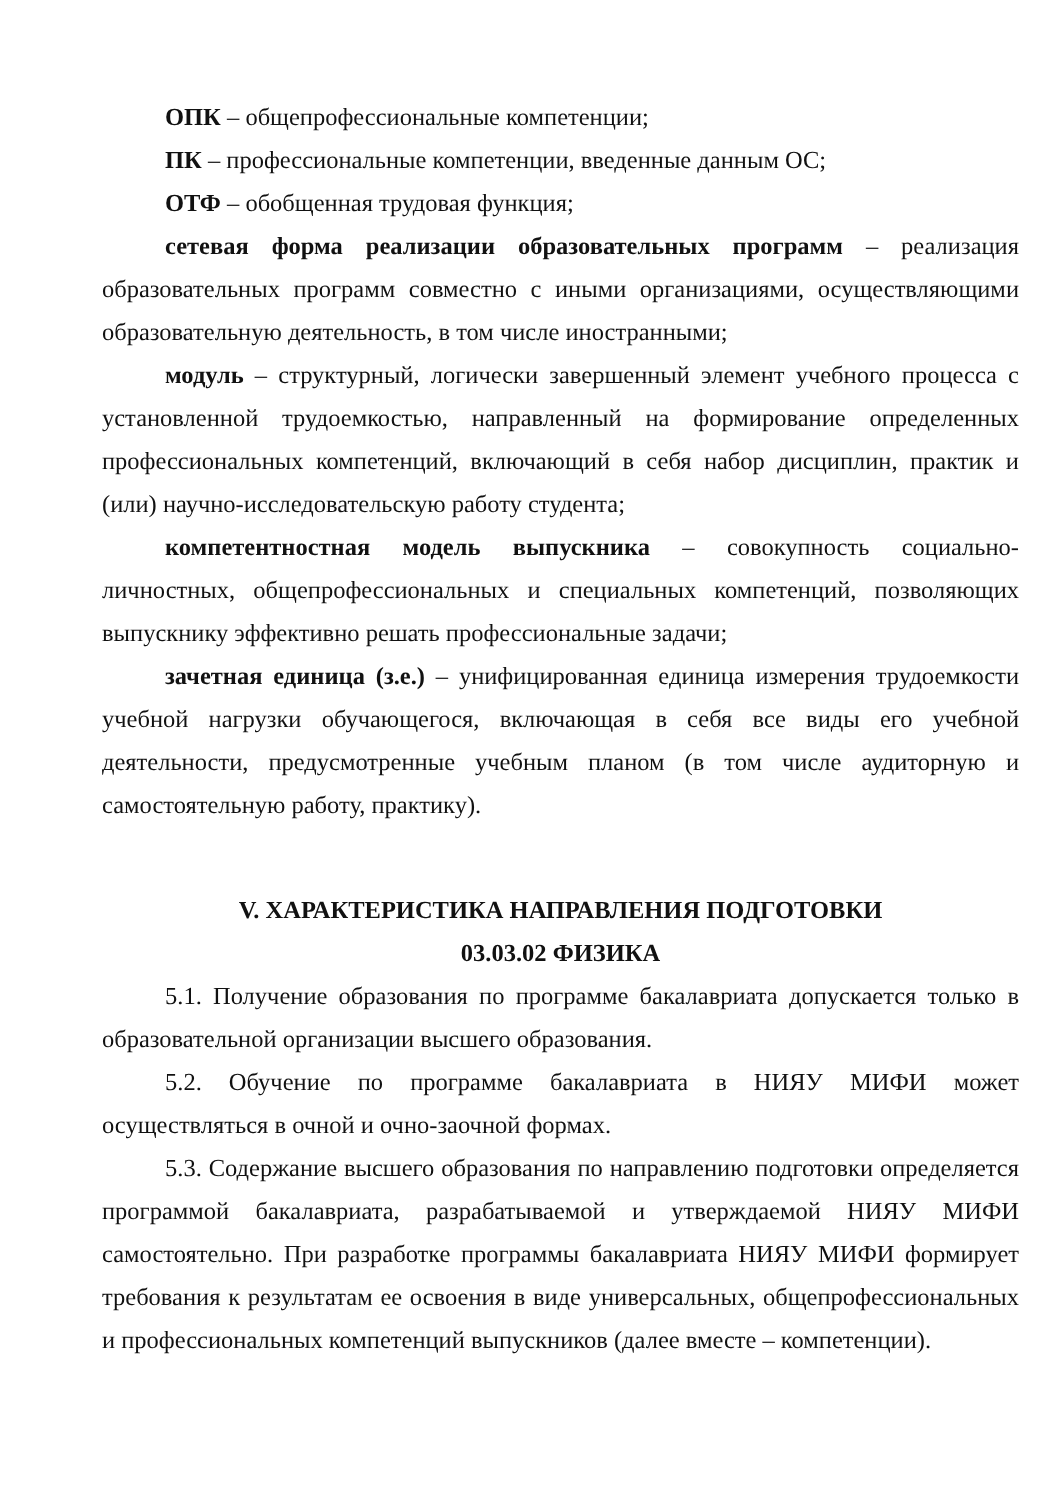ОПК – общепрофессиональные компетенции;
ПК – профессиональные компетенции, введенные данным ОС;
ОТФ – обобщенная трудовая функция;
сетевая форма реализации образовательных программ – реализация образовательных программ совместно с иными организациями, осуществляющими образовательную деятельность, в том числе иностранными;
модуль – структурный, логически завершенный элемент учебного процесса с установленной трудоемкостью, направленный на формирование определенных профессиональных компетенций, включающий в себя набор дисциплин, практик и (или) научно-исследовательскую работу студента;
компетентностная модель выпускника – совокупность социально-личностных, общепрофессиональных и специальных компетенций, позволяющих выпускнику эффективно решать профессиональные задачи;
зачетная единица (з.е.) – унифицированная единица измерения трудоемкости учебной нагрузки обучающегося, включающая в себя все виды его учебной деятельности, предусмотренные учебным планом (в том числе аудиторную и самостоятельную работу, практику).
V. ХАРАКТЕРИСТИКА НАПРАВЛЕНИЯ ПОДГОТОВКИ
03.03.02 ФИЗИКА
5.1. Получение образования по программе бакалавриата допускается только в образовательной организации высшего образования.
5.2. Обучение по программе бакалавриата в НИЯУ МИФИ может осуществляться в очной и очно-заочной формах.
5.3. Содержание высшего образования по направлению подготовки определяется программой бакалавриата, разрабатываемой и утверждаемой НИЯУ МИФИ самостоятельно. При разработке программы бакалавриата НИЯУ МИФИ формирует требования к результатам ее освоения в виде универсальных, общепрофессиональных и профессиональных компетенций выпускников (далее вместе – компетенции).